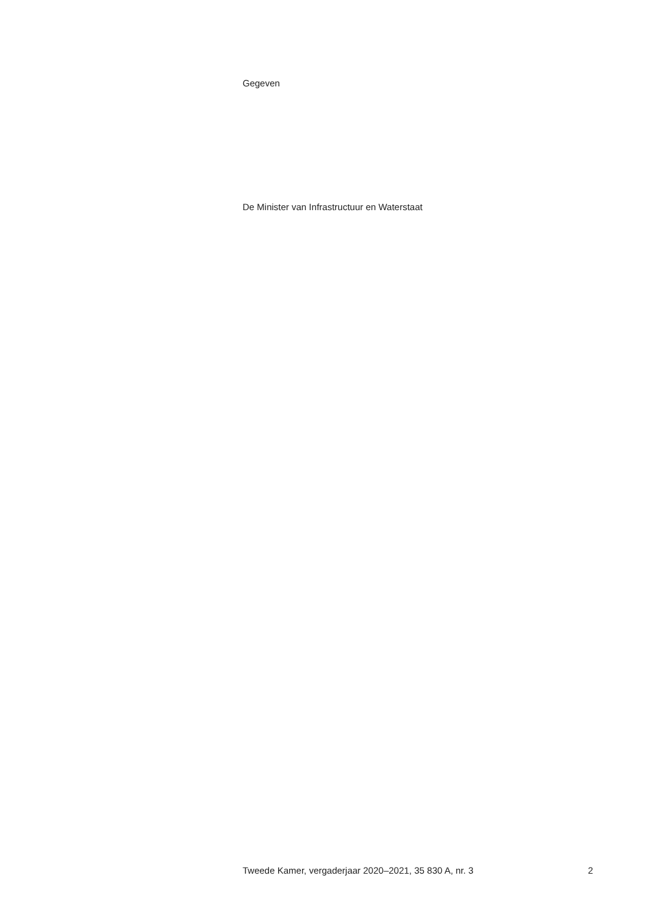Gegeven
De Minister van Infrastructuur en Waterstaat
Tweede Kamer, vergaderjaar 2020–2021, 35 830 A, nr. 3 2